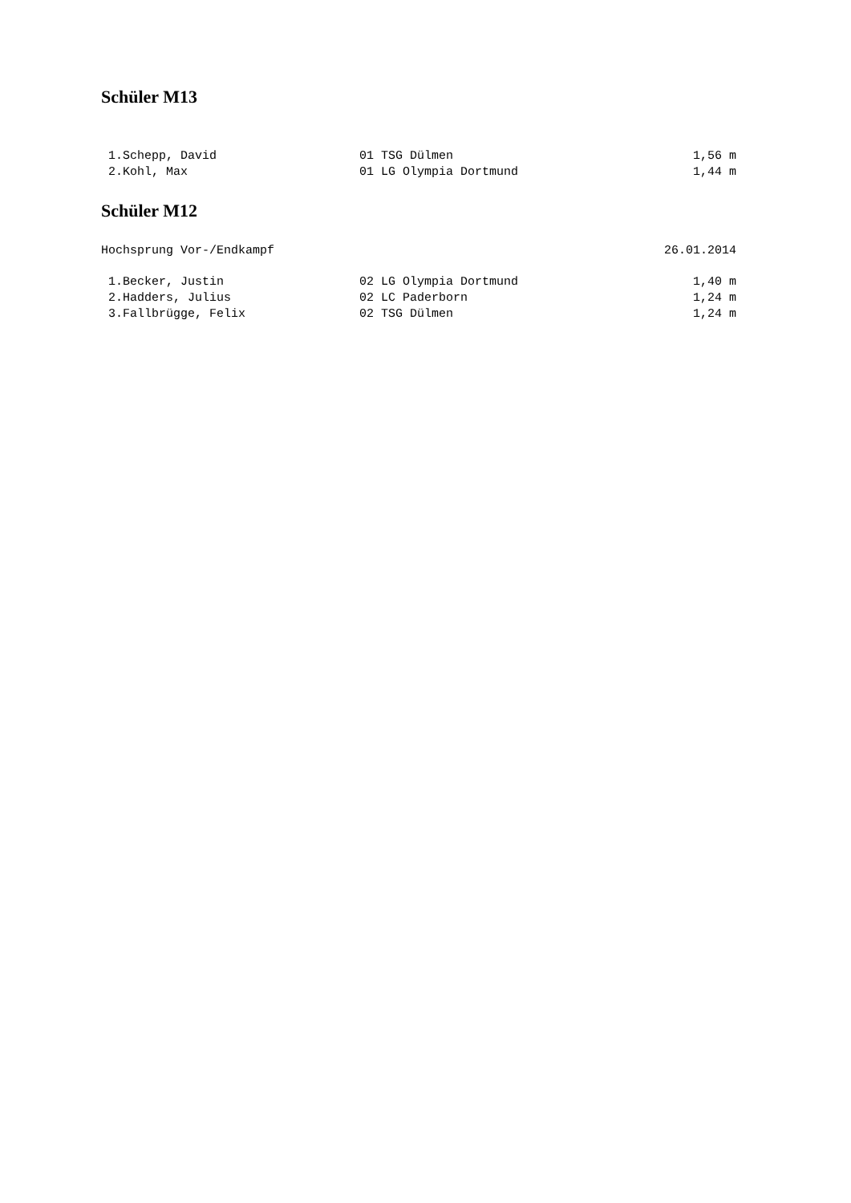Schüler M13
| 1.Schepp, David | 01 TSG Dülmen | 1,56 m |
| 2.Kohl, Max | 01 LG Olympia Dortmund | 1,44 m |
Schüler M12
Hochsprung Vor-/Endkampf 26.01.2014
| 1.Becker, Justin | 02 LG Olympia Dortmund | 1,40 m |
| 2.Hadders, Julius | 02 LC Paderborn | 1,24 m |
| 3.Fallbrügge, Felix | 02 TSG Dülmen | 1,24 m |